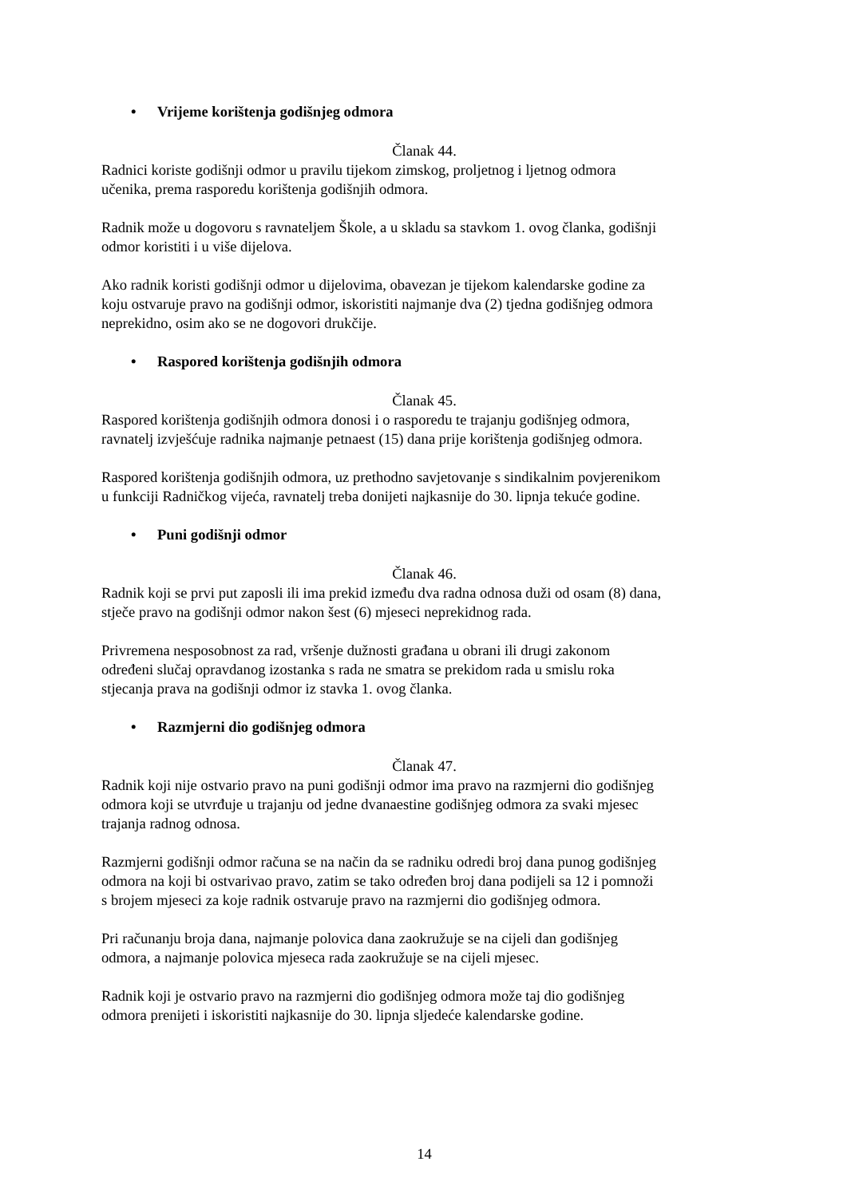• Vrijeme korištenja godišnjeg odmora
Članak 44.
Radnici koriste godišnji odmor u pravilu tijekom zimskog, proljetnog i ljetnog odmora
učenika, prema rasporedu korištenja godišnjih odmora.
Radnik može u dogovoru s ravnateljem Škole, a u skladu sa stavkom 1. ovog članka, godišnji
odmor koristiti i u više dijelova.
Ako radnik koristi godišnji odmor u dijelovima, obavezan je tijekom kalendarske godine za
koju ostvaruje pravo na godišnji odmor, iskoristiti najmanje dva (2) tjedna godišnjeg odmora
neprekidno, osim ako se ne dogovori drukčije.
• Raspored korištenja godišnjih odmora
Članak 45.
Raspored korištenja godišnjih odmora donosi i o rasporedu te trajanju godišnjeg odmora,
ravnatelj izvješćuje radnika najmanje petnaest (15) dana prije korištenja godišnjeg odmora.
Raspored korištenja godišnjih odmora, uz prethodno savjetovanje s sindikalnim povjerenikom
u funkciji Radničkog vijeća, ravnatelj treba donijeti najkasnije do 30. lipnja tekuće godine.
• Puni godišnji odmor
Članak 46.
Radnik koji se prvi put zaposli ili ima prekid između dva radna odnosa duži od osam (8) dana,
stječe pravo na godišnji odmor nakon šest (6) mjeseci neprekidnog rada.
Privremena nesposobnost za rad, vršenje dužnosti građana u obrani ili drugi zakonom
određeni slučaj opravdanog izostanka s rada ne smatra se prekidom rada u smislu roka
stjecanja prava na godišnji odmor iz stavka 1. ovog članka.
• Razmjerni dio godišnjeg odmora
Članak 47.
Radnik koji nije ostvario pravo na puni godišnji odmor ima pravo na razmjerni dio godišnjeg
odmora koji se utvrđuje u trajanju od jedne dvanaestine godišnjeg odmora za svaki mjesec
trajanja radnog odnosa.
Razmjerni godišnji odmor računa se na način da se radniku odredi broj dana punog godišnjeg
odmora na koji bi ostvarivao pravo, zatim se tako određen broj dana podijeli sa 12 i pomnoži
s brojem mjeseci za koje radnik ostvaruje pravo na razmjerni dio godišnjeg odmora.
Pri računanju broja dana, najmanje polovica dana zaokružuje se na cijeli dan godišnjeg
odmora, a najmanje polovica mjeseca rada zaokružuje se na cijeli mjesec.
Radnik koji je ostvario pravo na razmjerni dio godišnjeg odmora može taj dio godišnjeg
odmora prenijeti i iskoristiti najkasnije do 30. lipnja sljedeće kalendarske godine.
14